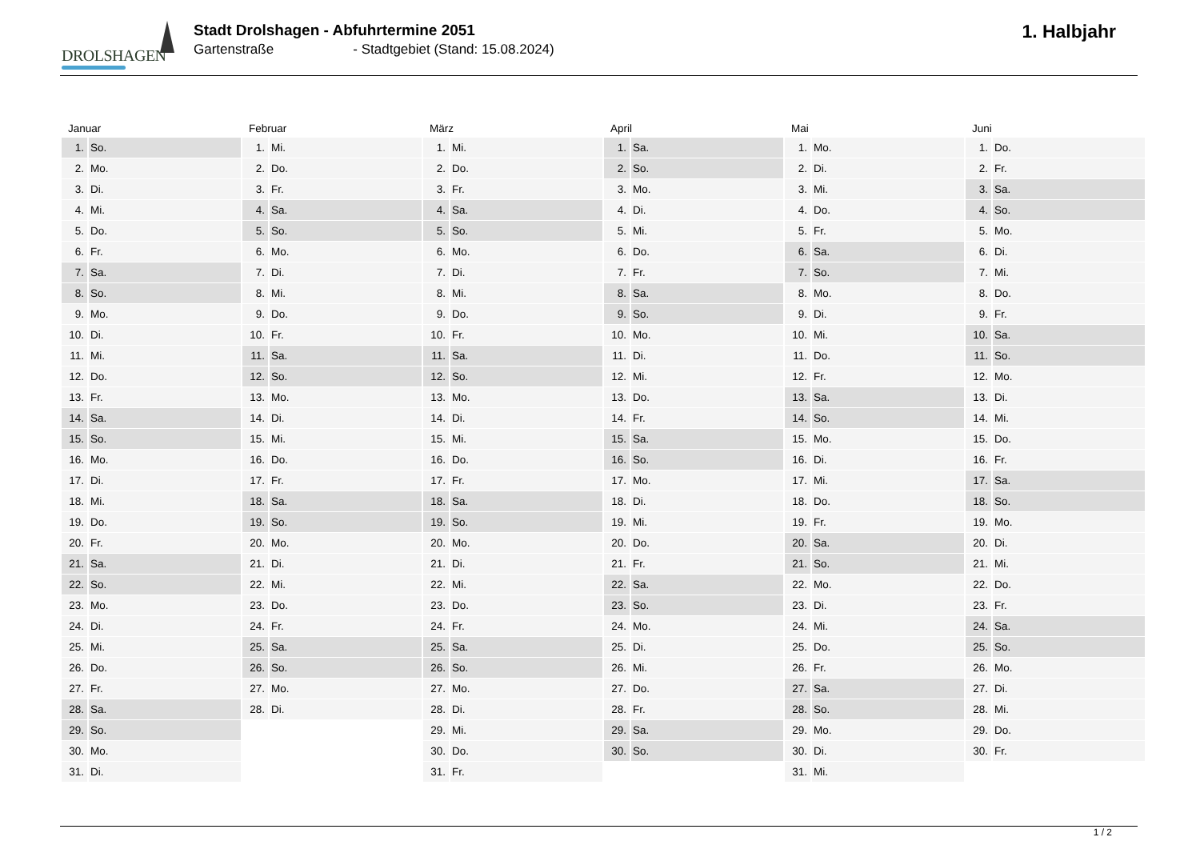DROLSHAGEN
Stadt Drolshagen - Abfuhrtermine 2051
Gartenstraße - Stadtgebiet (Stand: 15.08.2024)
1. Halbjahr
| Januar | | Februar | | März | | April | | Mai | | Juni | |
| --- | --- | --- | --- | --- | --- | --- | --- | --- | --- | --- | --- |
| 1. | So. | 1. | Mi. | 1. | Mi. | 1. | Sa. | 1. | Mo. | 1. | Do. |
| 2. | Mo. | 2. | Do. | 2. | Do. | 2. | So. | 2. | Di. | 2. | Fr. |
| 3. | Di. | 3. | Fr. | 3. | Fr. | 3. | Mo. | 3. | Mi. | 3. | Sa. |
| 4. | Mi. | 4. | Sa. | 4. | Sa. | 4. | Di. | 4. | Do. | 4. | So. |
| 5. | Do. | 5. | So. | 5. | So. | 5. | Mi. | 5. | Fr. | 5. | Mo. |
| 6. | Fr. | 6. | Mo. | 6. | Mo. | 6. | Do. | 6. | Sa. | 6. | Di. |
| 7. | Sa. | 7. | Di. | 7. | Di. | 7. | Fr. | 7. | So. | 7. | Mi. |
| 8. | So. | 8. | Mi. | 8. | Mi. | 8. | Sa. | 8. | Mo. | 8. | Do. |
| 9. | Mo. | 9. | Do. | 9. | Do. | 9. | So. | 9. | Di. | 9. | Fr. |
| 10. | Di. | 10. | Fr. | 10. | Fr. | 10. | Mo. | 10. | Mi. | 10. | Sa. |
| 11. | Mi. | 11. | Sa. | 11. | Sa. | 11. | Di. | 11. | Do. | 11. | So. |
| 12. | Do. | 12. | So. | 12. | So. | 12. | Mi. | 12. | Fr. | 12. | Mo. |
| 13. | Fr. | 13. | Mo. | 13. | Mo. | 13. | Do. | 13. | Sa. | 13. | Di. |
| 14. | Sa. | 14. | Di. | 14. | Di. | 14. | Fr. | 14. | So. | 14. | Mi. |
| 15. | So. | 15. | Mi. | 15. | Mi. | 15. | Sa. | 15. | Mo. | 15. | Do. |
| 16. | Mo. | 16. | Do. | 16. | Do. | 16. | So. | 16. | Di. | 16. | Fr. |
| 17. | Di. | 17. | Fr. | 17. | Fr. | 17. | Mo. | 17. | Mi. | 17. | Sa. |
| 18. | Mi. | 18. | Sa. | 18. | Sa. | 18. | Di. | 18. | Do. | 18. | So. |
| 19. | Do. | 19. | So. | 19. | So. | 19. | Mi. | 19. | Fr. | 19. | Mo. |
| 20. | Fr. | 20. | Mo. | 20. | Mo. | 20. | Do. | 20. | Sa. | 20. | Di. |
| 21. | Sa. | 21. | Di. | 21. | Di. | 21. | Fr. | 21. | So. | 21. | Mi. |
| 22. | So. | 22. | Mi. | 22. | Mi. | 22. | Sa. | 22. | Mo. | 22. | Do. |
| 23. | Mo. | 23. | Do. | 23. | Do. | 23. | So. | 23. | Di. | 23. | Fr. |
| 24. | Di. | 24. | Fr. | 24. | Fr. | 24. | Mo. | 24. | Mi. | 24. | Sa. |
| 25. | Mi. | 25. | Sa. | 25. | Sa. | 25. | Di. | 25. | Do. | 25. | So. |
| 26. | Do. | 26. | So. | 26. | So. | 26. | Mi. | 26. | Fr. | 26. | Mo. |
| 27. | Fr. | 27. | Mo. | 27. | Mo. | 27. | Do. | 27. | Sa. | 27. | Di. |
| 28. | Sa. | 28. | Di. | 28. | Di. | 28. | Fr. | 28. | So. | 28. | Mi. |
| 29. | So. | | | 29. | Mi. | 29. | Sa. | 29. | Mo. | 29. | Do. |
| 30. | Mo. | | | 30. | Do. | 30. | So. | 30. | Di. | 30. | Fr. |
| 31. | Di. | | | 31. | Fr. | | | 31. | Mi. | | |
1 / 2